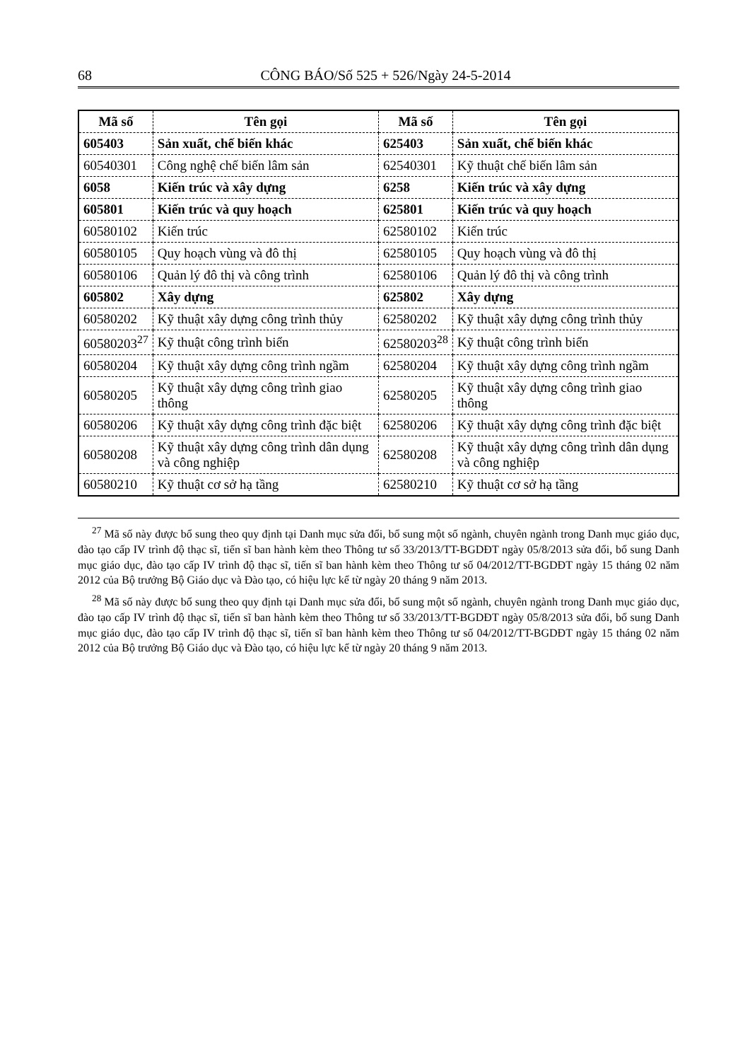68 CÔNG BÁO/Số 525 + 526/Ngày 24-5-2014
| Mã số | Tên gọi | Mã số | Tên gọi |
| --- | --- | --- | --- |
| 605403 | Sản xuất, chế biến khác | 625403 | Sản xuất, chế biến khác |
| 60540301 | Công nghệ chế biến lâm sản | 62540301 | Kỹ thuật chế biến lâm sản |
| 6058 | Kiến trúc và xây dựng | 6258 | Kiến trúc và xây dựng |
| 605801 | Kiến trúc và quy hoạch | 625801 | Kiến trúc và quy hoạch |
| 60580102 | Kiến trúc | 62580102 | Kiến trúc |
| 60580105 | Quy hoạch vùng và đô thị | 62580105 | Quy hoạch vùng và đô thị |
| 60580106 | Quản lý đô thị và công trình | 62580106 | Quản lý đô thị và công trình |
| 605802 | Xây dựng | 625802 | Xây dựng |
| 60580202 | Kỹ thuật xây dựng công trình thủy | 62580202 | Kỹ thuật xây dựng công trình thủy |
| 60580203<sup>27</sup> | Kỹ thuật công trình biển | 62580203<sup>28</sup> | Kỹ thuật công trình biển |
| 60580204 | Kỹ thuật xây dựng công trình ngầm | 62580204 | Kỹ thuật xây dựng công trình ngầm |
| 60580205 | Kỹ thuật xây dựng công trình giao thông | 62580205 | Kỹ thuật xây dựng công trình giao thông |
| 60580206 | Kỹ thuật xây dựng công trình đặc biệt | 62580206 | Kỹ thuật xây dựng công trình đặc biệt |
| 60580208 | Kỹ thuật xây dựng công trình dân dụng và công nghiệp | 62580208 | Kỹ thuật xây dựng công trình dân dụng và công nghiệp |
| 60580210 | Kỹ thuật cơ sở hạ tầng | 62580210 | Kỹ thuật cơ sở hạ tầng |
<sup>27</sup> Mã số này được bổ sung theo quy định tại Danh mục sửa đổi, bổ sung một số ngành, chuyên ngành trong Danh mục giáo dục, đào tạo cấp IV trình độ thạc sĩ, tiến sĩ ban hành kèm theo Thông tư số 33/2013/TT-BGDĐT ngày 05/8/2013 sửa đổi, bổ sung Danh mục giáo dục, đào tạo cấp IV trình độ thạc sĩ, tiến sĩ ban hành kèm theo Thông tư số 04/2012/TT-BGDĐT ngày 15 tháng 02 năm 2012 của Bộ trưởng Bộ Giáo dục và Đào tạo, có hiệu lực kể từ ngày 20 tháng 9 năm 2013.
<sup>28</sup> Mã số này được bổ sung theo quy định tại Danh mục sửa đổi, bổ sung một số ngành, chuyên ngành trong Danh mục giáo dục, đào tạo cấp IV trình độ thạc sĩ, tiến sĩ ban hành kèm theo Thông tư số 33/2013/TT-BGDĐT ngày 05/8/2013 sửa đổi, bổ sung Danh mục giáo dục, đào tạo cấp IV trình độ thạc sĩ, tiến sĩ ban hành kèm theo Thông tư số 04/2012/TT-BGDĐT ngày 15 tháng 02 năm 2012 của Bộ trưởng Bộ Giáo dục và Đào tạo, có hiệu lực kể từ ngày 20 tháng 9 năm 2013.